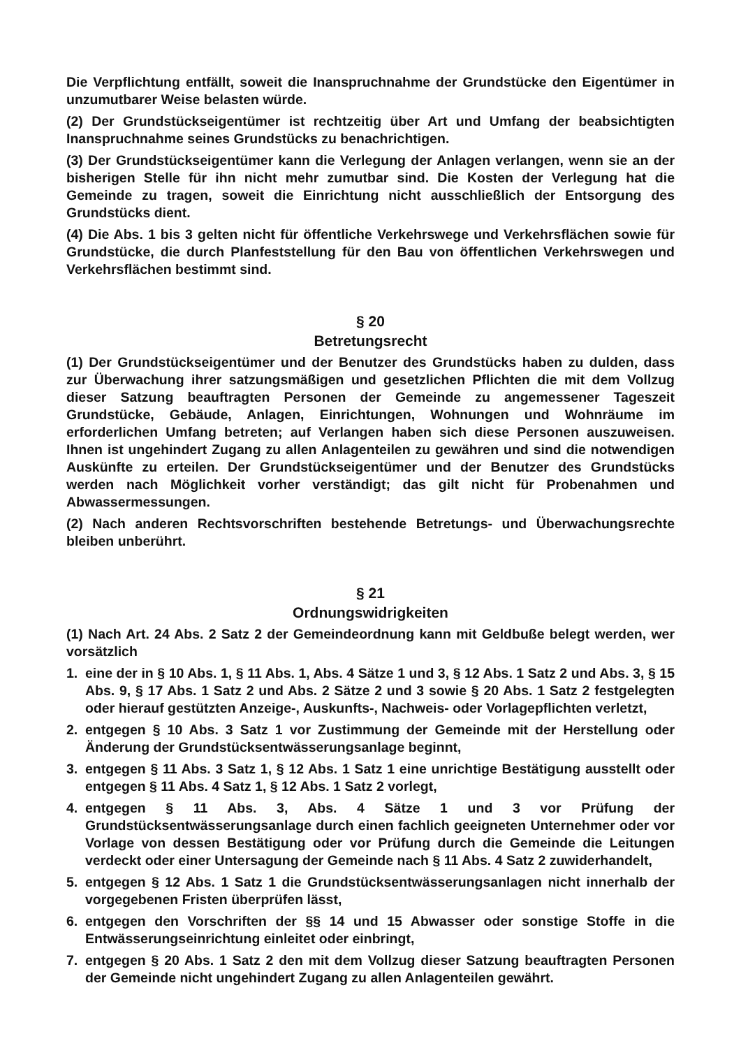Die Verpflichtung entfällt, soweit die Inanspruchnahme der Grundstücke den Eigentümer in unzumutbarer Weise belasten würde.
(2) Der Grundstückseigentümer ist rechtzeitig über Art und Umfang der beabsichtigten Inanspruchnahme seines Grundstücks zu benachrichtigen.
(3) Der Grundstückseigentümer kann die Verlegung der Anlagen verlangen, wenn sie an der bisherigen Stelle für ihn nicht mehr zumutbar sind. Die Kosten der Verlegung hat die Gemeinde zu tragen, soweit die Einrichtung nicht ausschließlich der Entsorgung des Grundstücks dient.
(4) Die Abs. 1 bis 3 gelten nicht für öffentliche Verkehrswege und Verkehrsflächen sowie für Grundstücke, die durch Planfeststellung für den Bau von öffentlichen Verkehrswegen und Verkehrsflächen bestimmt sind.
§ 20
Betretungsrecht
(1) Der Grundstückseigentümer und der Benutzer des Grundstücks haben zu dulden, dass zur Überwachung ihrer satzungsmäßigen und gesetzlichen Pflichten die mit dem Vollzug dieser Satzung beauftragten Personen der Gemeinde zu angemessener Tageszeit Grundstücke, Gebäude, Anlagen, Einrichtungen, Wohnungen und Wohnräume im erforderlichen Umfang betreten; auf Verlangen haben sich diese Personen auszuweisen. Ihnen ist ungehindert Zugang zu allen Anlagenteilen zu gewähren und sind die notwendigen Auskünfte zu erteilen. Der Grundstückseigentümer und der Benutzer des Grundstücks werden nach Möglichkeit vorher verständigt; das gilt nicht für Probenahmen und Abwassermessungen.
(2) Nach anderen Rechtsvorschriften bestehende Betretungs- und Überwachungsrechte bleiben unberührt.
§ 21
Ordnungswidrigkeiten
(1) Nach Art. 24 Abs. 2 Satz 2 der Gemeindeordnung kann mit Geldbuße belegt werden, wer vorsätzlich
1. eine der in § 10 Abs. 1, § 11 Abs. 1, Abs. 4 Sätze 1 und 3, § 12 Abs. 1 Satz 2 und Abs. 3, § 15 Abs. 9, § 17 Abs. 1 Satz 2 und Abs. 2 Sätze 2 und 3 sowie § 20 Abs. 1 Satz 2 festgelegten oder hierauf gestützten Anzeige-, Auskunfts-, Nachweis- oder Vorlagepflichten verletzt,
2. entgegen § 10 Abs. 3 Satz 1 vor Zustimmung der Gemeinde mit der Herstellung oder Änderung der Grundstücksentwässerungsanlage beginnt,
3. entgegen § 11 Abs. 3 Satz 1, § 12 Abs. 1 Satz 1 eine unrichtige Bestätigung ausstellt oder entgegen § 11 Abs. 4 Satz 1, § 12 Abs. 1 Satz 2 vorlegt,
4. entgegen § 11 Abs. 3, Abs. 4 Sätze 1 und 3 vor Prüfung der Grundstücksentwässerungsanlage durch einen fachlich geeigneten Unternehmer oder vor Vorlage von dessen Bestätigung oder vor Prüfung durch die Gemeinde die Leitungen verdeckt oder einer Untersagung der Gemeinde nach § 11 Abs. 4 Satz 2 zuwiderhandelt,
5. entgegen § 12 Abs. 1 Satz 1 die Grundstücksentwässerungsanlagen nicht innerhalb der vorgegebenen Fristen überprüfen lässt,
6. entgegen den Vorschriften der §§ 14 und 15 Abwasser oder sonstige Stoffe in die Entwässerungseinrichtung einleitet oder einbringt,
7. entgegen § 20 Abs. 1 Satz 2 den mit dem Vollzug dieser Satzung beauftragten Personen der Gemeinde nicht ungehindert Zugang zu allen Anlagenteilen gewährt.